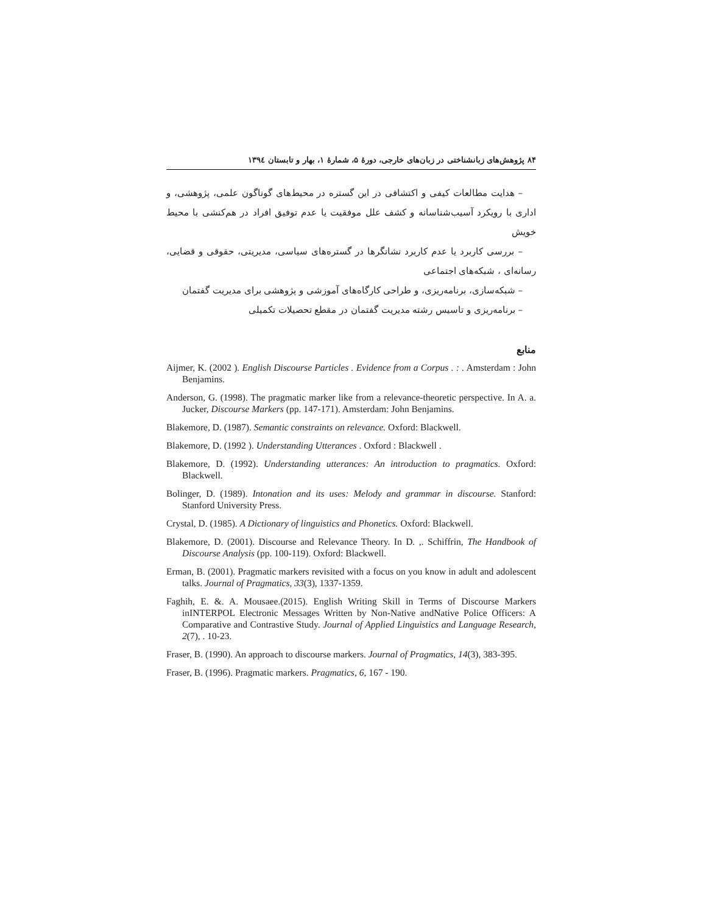۸۴ پژوهش‌های زبانشناختی در زبان‌های خارجی، دورهٔ ۵، شمارهٔ ۱، بهار و تابستان ۱۳۹٤
– هدایت مطالعات کیفی و اکتشافی در این گستره در محیط‌های گوناگون علمی، پژوهشی، و اداری با رویکرد آسیب‌شناسانه و کشف علل موفقیت یا عدم توفیق افراد در هم‌کنشی با محیط خویش
– بررسی کاربرد یا عدم کاربرد نشانگرها در گستره‌های سیاسی، مدیریتی، حقوقی و قضایی، رسانه‌ای ، شبکه‌های اجتماعی
– شبکه‌سازی، برنامه‌ریزی، و طراحی کارگاه‌های آموزشی و پژوهشی برای مدیریت گفتمان
– برنامه‌ریزی و تاسیس رشته مدیریت گفتمان در مقطع تحصیلات تکمیلی
منابع
Aijmer, K. (2002 ). English Discourse Particles . Evidence from a Corpus . : . Amsterdam : John Benjamins.
Anderson, G. (1998). The pragmatic marker like from a relevance-theoretic perspective. In A. a. Jucker, Discourse Markers (pp. 147-171). Amsterdam: John Benjamins.
Blakemore, D. (1987). Semantic constraints on relevance. Oxford: Blackwell.
Blakemore, D. (1992 ). Understanding Utterances . Oxford : Blackwell .
Blakemore, D. (1992). Understanding utterances: An introduction to pragmatics. Oxford: Blackwell.
Bolinger, D. (1989). Intonation and its uses: Melody and grammar in discourse. Stanford: Stanford University Press.
Crystal, D. (1985). A Dictionary of linguistics and Phonetics. Oxford: Blackwell.
Blakemore, D. (2001). Discourse and Relevance Theory. In D. ,. Schiffrin, The Handbook of Discourse Analysis (pp. 100-119). Oxford: Blackwell.
Erman, B. (2001). Pragmatic markers revisited with a focus on you know in adult and adolescent talks. Journal of Pragmatics, 33(3), 1337-1359.
Faghih, E. &. A. Mousaee.(2015). English Writing Skill in Terms of Discourse Markers inINTERPOL Electronic Messages Written by Non-Native andNative Police Officers: A Comparative and Contrastive Study. Journal of Applied Linguistics and Language Research, 2(7), . 10-23.
Fraser, B. (1990). An approach to discourse markers. Journal of Pragmatics, 14(3), 383-395.
Fraser, B. (1996). Pragmatic markers. Pragmatics, 6, 167 - 190.